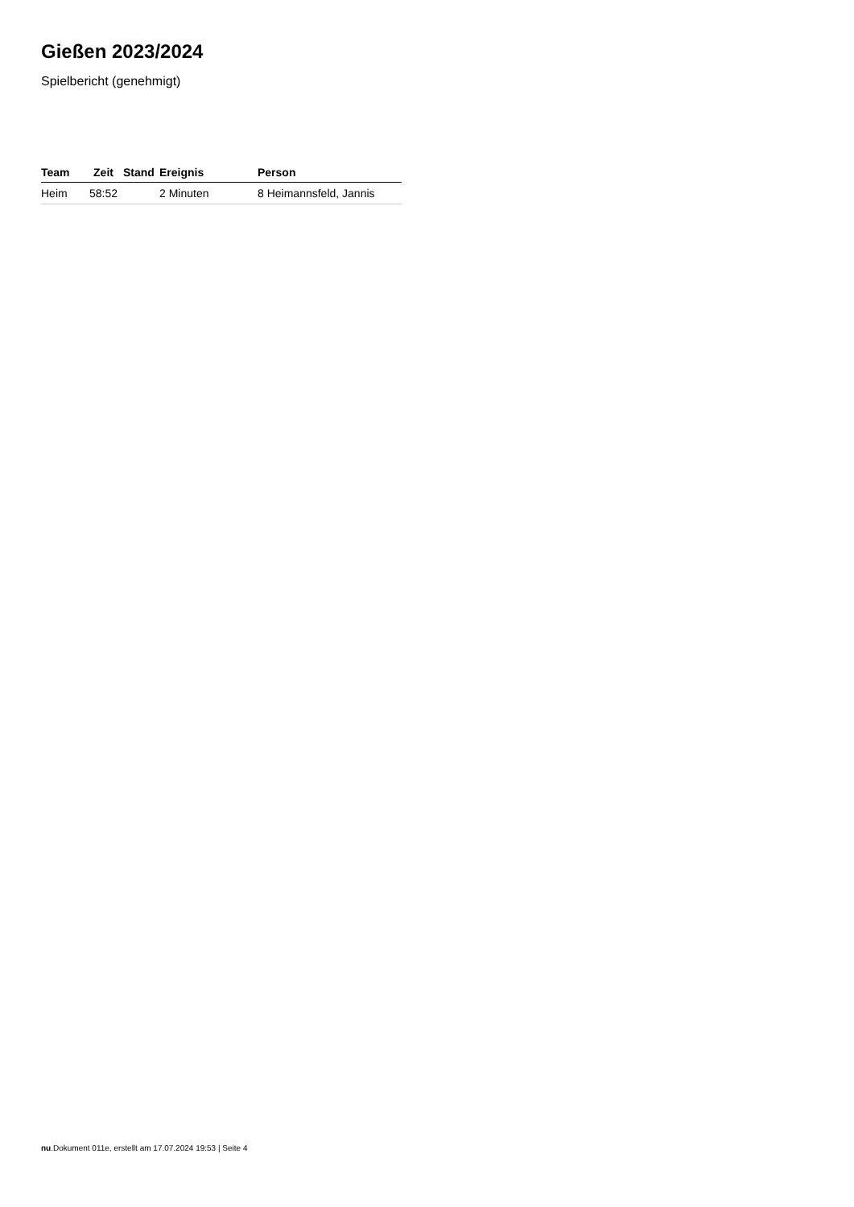Gießen 2023/2024
Spielbericht (genehmigt)
| Team | Zeit | Stand | Ereignis | Person |
| --- | --- | --- | --- | --- |
| Heim | 58:52 | | 2 Minuten | 8 Heimannsfeld, Jannis |
nu.Dokument 011e, erstellt am 17.07.2024 19:53 | Seite 4